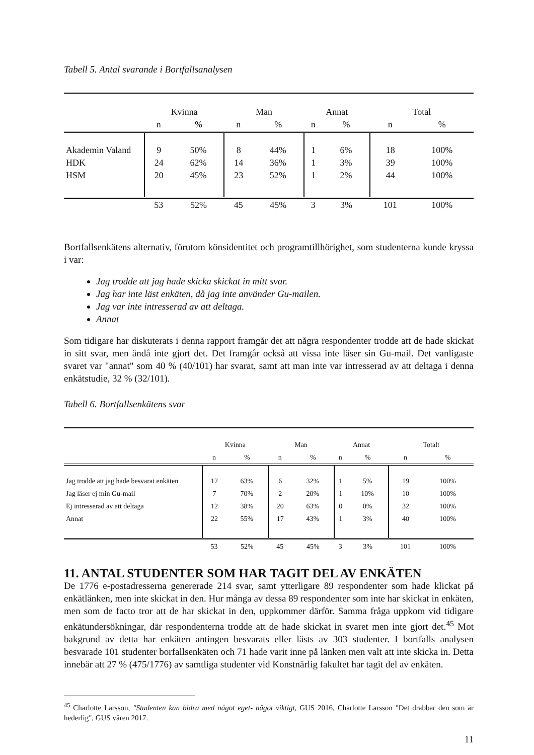Tabell 5. Antal svarande i Bortfallsanalysen
| | Kvinna | | Man | | Annat | | Total | |
| --- | --- | --- | --- | --- | --- | --- | --- | --- |
| | n | % | n | % | n | % | n | % |
| Akademin Valand | 9 | 50% | 8 | 44% | 1 | 6% | 18 | 100% |
| HDK | 24 | 62% | 14 | 36% | 1 | 3% | 39 | 100% |
| HSM | 20 | 45% | 23 | 52% | 1 | 2% | 44 | 100% |
| | 53 | 52% | 45 | 45% | 3 | 3% | 101 | 100% |
Bortfallsenkätens alternativ, förutom könsidentitet och programtillhörighet, som studenterna kunde kryssa i var:
Jag trodde att jag hade skicka skickat in mitt svar.
Jag har inte läst enkäten, då jag inte använder Gu-mailen.
Jag var inte intresserad av att deltaga.
Annat
Som tidigare har diskuterats i denna rapport framgår det att några respondenter trodde att de hade skickat in sitt svar, men ändå inte gjort det. Det framgår också att vissa inte läser sin Gu-mail. Det vanligaste svaret var "annat" som 40 % (40/101) har svarat, samt att man inte var intresserad av att deltaga i denna enkätstudie, 32 % (32/101).
Tabell 6. Bortfallsenkätens svar
| | Kvinna | | Man | | Annat | | Totalt | |
| --- | --- | --- | --- | --- | --- | --- | --- | --- |
| | n | % | n | % | n | % | n | % |
| Jag trodde att jag hade besvarat enkäten | 12 | 63% | 6 | 32% | 1 | 5% | 19 | 100% |
| Jag läser ej min Gu-mail | 7 | 70% | 2 | 20% | 1 | 10% | 10 | 100% |
| Ej intresserad av att deltaga | 12 | 38% | 20 | 63% | 0 | 0% | 32 | 100% |
| Annat | 22 | 55% | 17 | 43% | 1 | 3% | 40 | 100% |
| | 53 | 52% | 45 | 45% | 3 | 3% | 101 | 100% |
11. ANTAL STUDENTER SOM HAR TAGIT DEL AV ENKÄTEN
De 1776 e-postadresserna genererade 214 svar, samt ytterligare 89 respondenter som hade klickat på enkätlänken, men inte skickat in den. Hur många av dessa 89 respondenter som inte har skickat in enkäten, men som de facto tror att de har skickat in den, uppkommer därför. Samma fråga uppkom vid tidigare enkätundersökningar, där respondenterna trodde att de hade skickat in svaret men inte gjort det.<sup>45</sup> Mot bakgrund av detta har enkäten antingen besvarats eller lästs av 303 studenter. I bortfalls analysen besvarade 101 studenter borfallsenkäten och 71 hade varit inne på länken men valt att inte skicka in. Detta innebär att 27 % (475/1776) av samtliga studenter vid Konstnärlig fakultet har tagit del av enkäten.
<sup>45</sup> Charlotte Larsson, "Studenten kan bidra med något eget- något viktigt, GUS 2016, Charlotte Larsson "Det drabbar den som är hederlig", GUS våren 2017.
11